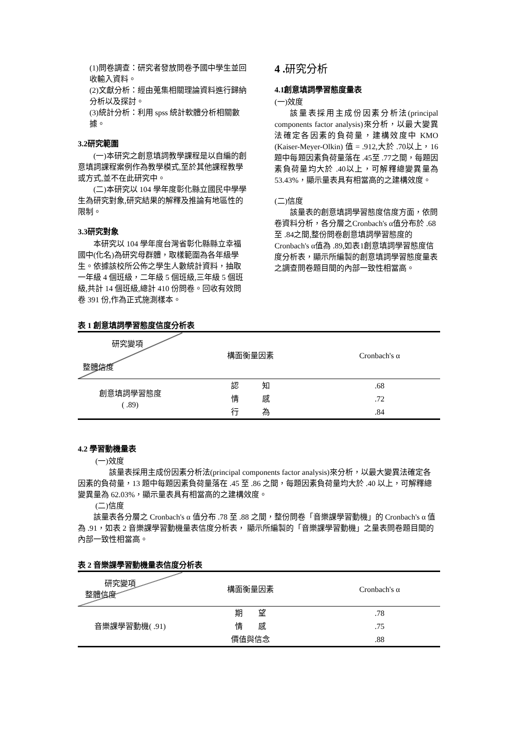(1)問卷調查：研究者發放問卷予國中學生並回收輸入資料。
(2)文獻分析：經由蒐集相關理論資料進行歸納分析以及探討。
(3)統計分析：利用 spss 統計軟體分析相關數據。
3.2研究範圍
(一)本研究之創意填詞教學課程是以自編的創意填詞課程案例作為教學模式,至於其他課程教學或方式,並不在此研究中。
(二)本研究以 104 學年度彰化縣立國民中學學生為研究對象,研究結果的解釋及推論有地區性的限制。
3.3研究對象
本研究以 104 學年度台灣省彰化縣縣立幸福國中(化名)為研究母群體，取樣範圍為各年級學生。依據該校所公佈之學生人數統計資料，抽取一年級 4 個班級，二年級 5 個班級,三年級 5 個班級,共計 14 個班級,總計 410 份問卷。回收有效問卷 391 份,作為正式施測樣本。
4 . 研究分析
4.1創意填詞學習態度量表
(一)效度
該量表採用主成份因素分析法(principal components factor analysis)來分析，以最大變異法確定各因素的負荷量，建構效度中 KMO (Kaiser-Meyer-Olkin) 值 = .912,大於 .70以上，16題中每題因素負荷量落在 .45至 .77之間，每題因素負荷量均大於 .40以上，可解釋總變異量為53.43%，顯示量表具有相當高的之建構效度。
(二)信度
該量表的創意填詞學習態度信度方面，依問卷資料分析，各分層之Cronbach's α值分布於 .68至 .84之間,整份問卷創意填詞學習態度的Cronbach's α值為 .89,如表1創意填詞學習態度信度分析表，顯示所編製的創意填詞學習態度量表之調查問卷題目間的內部一致性相當高。
表 1 創意填詞學習態度信度分析表
| 研究變項 整體信度 | 構面衡量因素 | Cronbach's α |
| 創意填詞學習態度 ( .89) | 認 知 | .68 |
| | 情 感 | .72 |
| | 行 為 | .84 |
4.2 學習動機量表
(一)效度
該量表採用主成份因素分析法(principal components factor analysis)來分析，以最大變異法確定各因素的負荷量，13 題中每題因素負荷量落在 .45 至 .86 之間，每題因素負荷量均大於 .40 以上，可解釋總變異量為 62.03%，顯示量表具有相當高的之建構效度。
(二)信度
該量表各分層之 Cronbach's α 值分布 .78 至 .88 之間，整份問卷「音樂課學習動機」的 Cronbach's α 值為 .91，如表 2 音樂課學習動機量表信度分析表， 顯示所編製的「音樂課學習動機」之量表問卷題目間的內部一致性相當高。
表 2 音樂課學習動機量表信度分析表
| 研究變項 整體信度 | 構面衡量因素 | Cronbach's α |
| 音樂課學習動機( .91) | 期 望 | .78 |
| | 情 感 | .75 |
| | 價值與信念 | .88 |